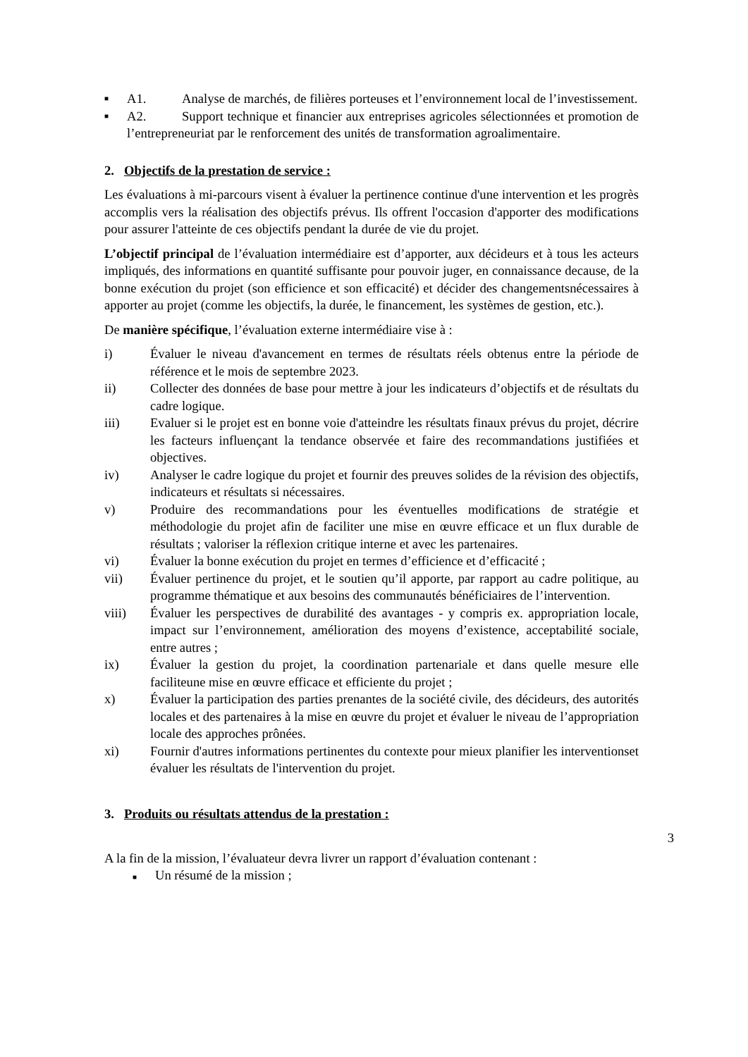■
A1. Analyse de marchés, de filières porteuses et l’environnement local de l’investissement.
■
A2. Support technique et financier aux entreprises agricoles sélectionnées et promotion de l’entrepreneuriat par le renforcement des unités de transformation agroalimentaire.
2. Objectifs de la prestation de service :
Les évaluations à mi-parcours visent à évaluer la pertinence continue d'une intervention et les progrès accomplis vers la réalisation des objectifs prévus. Ils offrent l'occasion d'apporter des modifications pour assurer l'atteinte de ces objectifs pendant la durée de vie du projet.
L’objectif principal de l’évaluation intermédiaire est d’apporter, aux décideurs et à tous les acteurs impliqués, des informations en quantité suffisante pour pouvoir juger, en connaissance decause, de la bonne exécution du projet (son efficience et son efficacité) et décider des changementsnécessaires à apporter au projet (comme les objectifs, la durée, le financement, les systèmes de gestion, etc.).
De manière spécifique, l’évaluation externe intermédiaire vise à :
i) Évaluer le niveau d'avancement en termes de résultats réels obtenus entre la période de référence et le mois de septembre 2023.
ii) Collecter des données de base pour mettre à jour les indicateurs d’objectifs et de résultats du cadre logique.
iii) Evaluer si le projet est en bonne voie d'atteindre les résultats finaux prévus du projet, décrire les facteurs influençant la tendance observée et faire des recommandations justifiées et objectives.
iv) Analyser le cadre logique du projet et fournir des preuves solides de la révision des objectifs, indicateurs et résultats si nécessaires.
v) Produire des recommandations pour les éventuelles modifications de stratégie et méthodologie du projet afin de faciliter une mise en œuvre efficace et un flux durable de résultats ; valoriser la réflexion critique interne et avec les partenaires.
vi) Évaluer la bonne exécution du projet en termes d’efficience et d’efficacité ;
vii) Évaluer pertinence du projet, et le soutien qu’il apporte, par rapport au cadre politique, au programme thématique et aux besoins des communautés bénéficiaires de l’intervention.
viii) Évaluer les perspectives de durabilité des avantages - y compris ex. appropriation locale, impact sur l’environnement, amélioration des moyens d’existence, acceptabilité sociale, entre autres ;
ix) Évaluer la gestion du projet, la coordination partenariale et dans quelle mesure elle faciliteune mise en œuvre efficace et efficiente du projet ;
x) Évaluer la participation des parties prenantes de la société civile, des décideurs, des autorités locales et des partenaires à la mise en œuvre du projet et évaluer le niveau de l’appropriation locale des approches prônées.
xi) Fournir d'autres informations pertinentes du contexte pour mieux planifier les interventionset évaluer les résultats de l'intervention du projet.
3. Produits ou résultats attendus de la prestation :
3
A la fin de la mission, l’évaluateur devra livrer un rapport d’évaluation contenant :
■ Un résumé de la mission ;